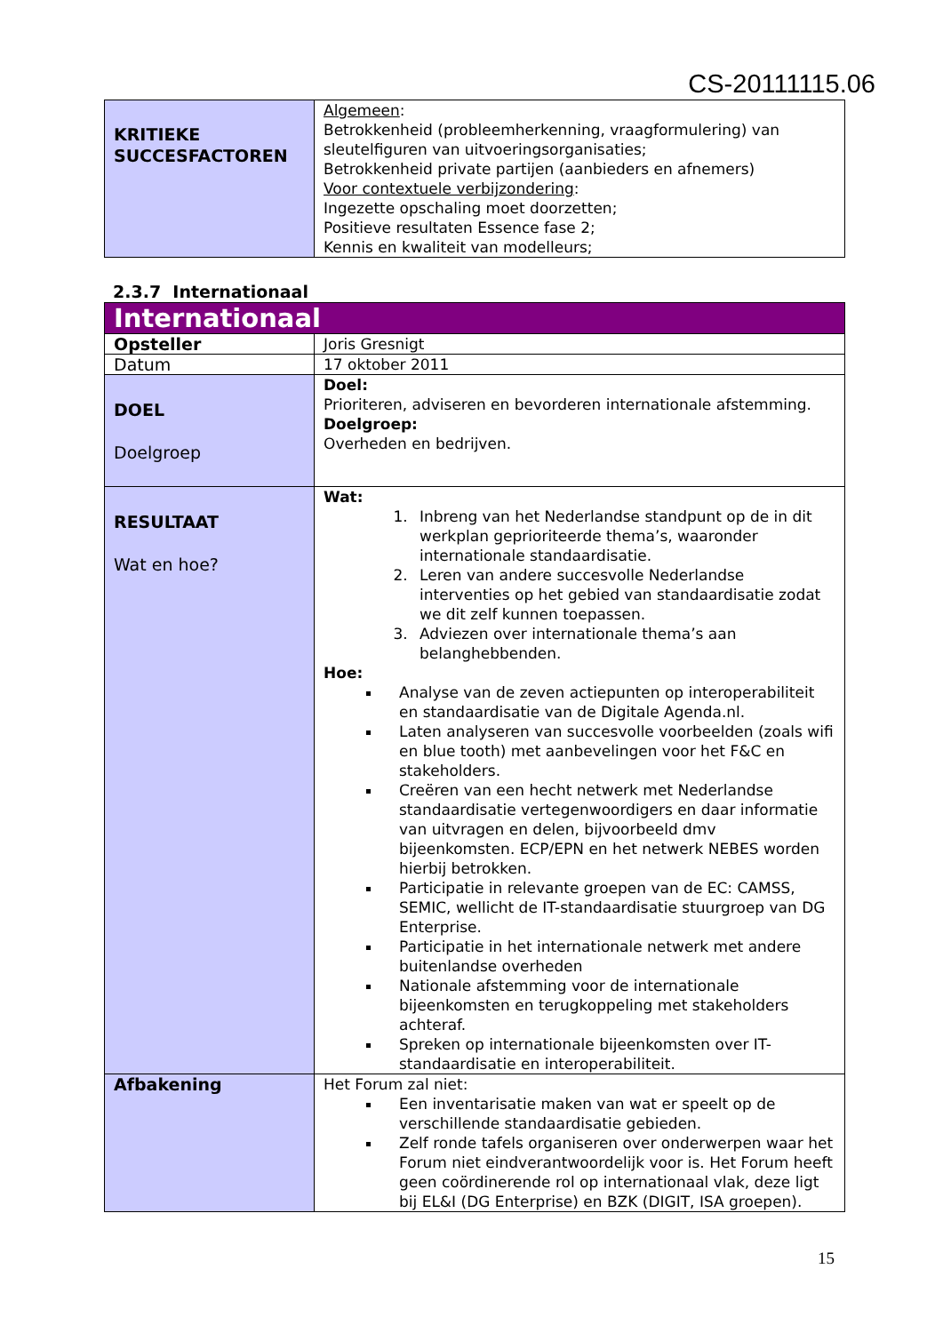CS-20111115.06
| KRITIEKE SUCCESFACTOREN | Algemeen : Betrokkenheid (probleemherkenning, vraagformulering) van sleutelfiguren van uitvoeringsorganisaties; Betrokkenheid private partijen (aanbieders en afnemers) Voor contextuele verbijzondering : Ingezette opschaling moet doorzetten; Positieve resultaten Essence fase 2; Kennis en kwaliteit van modelleurs; |
2.3.7 Internationaal
| Internationaal | |
| Opsteller | Joris Gresnigt |
| Datum | 17 oktober 2011 |
| DOEL Doelgroep | Doel: Prioriteren, adviseren en bevorderen internationale afstemming. Doelgroep: Overheden en bedrijven. |
| RESULTAAT Wat en hoe? | Wat: 1. Inbreng van het Nederlandse standpunt op de in dit werkplan geprioriteerde thema’s, waaronder internationale standaardisatie. 2. Leren van andere succesvolle Nederlandse interventies op het gebied van standaardisatie zodat we dit zelf kunnen toepassen. 3. Adviezen over internationale thema’s aan belanghebbenden. Hoe: Analyse van de zeven actiepunten op interoperabiliteit en standaardisatie van de Digitale Agenda.nl. Laten analyseren van succesvolle voorbeelden (zoals wifi en blue tooth) met aanbevelingen voor het F&C en stakeholders. Creëren van een hecht netwerk met Nederlandse standaardisatie vertegenwoordigers en daar informatie van uitvragen en delen, bijvoorbeeld dmv bijeenkomsten. ECP/EPN en het netwerk NEBES worden hierbij betrokken. Participatie in relevante groepen van de EC: CAMSS, SEMIC, wellicht de IT-standaardisatie stuurgroep van DG Enterprise. Participatie in het internationale netwerk met andere buitenlandse overheden Nationale afstemming voor de internationale bijeenkomsten en terugkoppeling met stakeholders achteraf. Spreken op internationale bijeenkomsten over IT-standaardisatie en interoperabiliteit. |
| Afbakening | Het Forum zal niet: Een inventarisatie maken van wat er speelt op de verschillende standaardisatie gebieden. Zelf ronde tafels organiseren over onderwerpen waar het Forum niet eindverantwoordelijk voor is. Het Forum heeft geen coördinerende rol op internationaal vlak, deze ligt bij EL&I (DG Enterprise) en BZK (DIGIT, ISA groepen). |
15